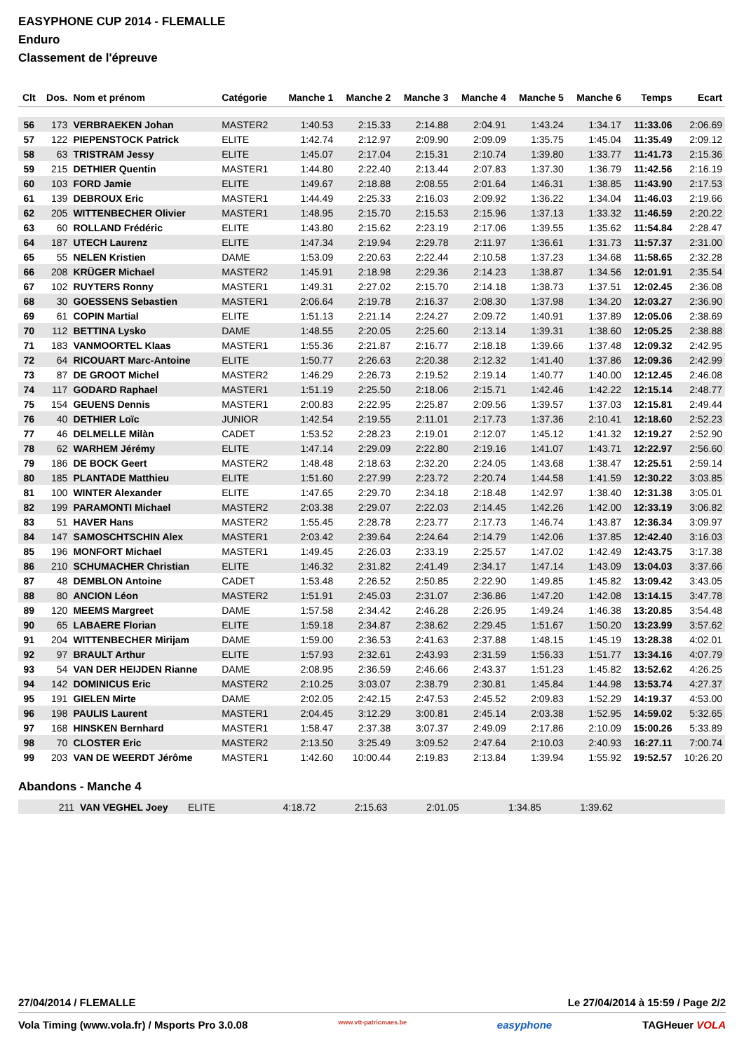EASYPHONE CUP 2014 - FLEMALLE
Enduro
Classement de l'épreuve
| Clt | Dos. | Nom et prénom | Catégorie | Manche 1 | Manche 2 | Manche 3 | Manche 4 | Manche 5 | Manche 6 | Temps | Ecart |
| --- | --- | --- | --- | --- | --- | --- | --- | --- | --- | --- | --- |
| 56 | 173 | VERBRAEKEN Johan | MASTER2 | 1:40.53 | 2:15.33 | 2:14.88 | 2:04.91 | 1:43.24 | 1:34.17 | 11:33.06 | 2:06.69 |
| 57 | 122 | PIEPENSTOCK Patrick | ELITE | 1:42.74 | 2:12.97 | 2:09.90 | 2:09.09 | 1:35.75 | 1:45.04 | 11:35.49 | 2:09.12 |
| 58 | 63 | TRISTRAM Jessy | ELITE | 1:45.07 | 2:17.04 | 2:15.31 | 2:10.74 | 1:39.80 | 1:33.77 | 11:41.73 | 2:15.36 |
| 59 | 215 | DETHIER Quentin | MASTER1 | 1:44.80 | 2:22.40 | 2:13.44 | 2:07.83 | 1:37.30 | 1:36.79 | 11:42.56 | 2:16.19 |
| 60 | 103 | FORD Jamie | ELITE | 1:49.67 | 2:18.88 | 2:08.55 | 2:01.64 | 1:46.31 | 1:38.85 | 11:43.90 | 2:17.53 |
| 61 | 139 | DEBROUX Eric | MASTER1 | 1:44.49 | 2:25.33 | 2:16.03 | 2:09.92 | 1:36.22 | 1:34.04 | 11:46.03 | 2:19.66 |
| 62 | 205 | WITTENBECHER Olivier | MASTER1 | 1:48.95 | 2:15.70 | 2:15.53 | 2:15.96 | 1:37.13 | 1:33.32 | 11:46.59 | 2:20.22 |
| 63 | 60 | ROLLAND Frédéric | ELITE | 1:43.80 | 2:15.62 | 2:23.19 | 2:17.06 | 1:39.55 | 1:35.62 | 11:54.84 | 2:28.47 |
| 64 | 187 | UTECH Laurenz | ELITE | 1:47.34 | 2:19.94 | 2:29.78 | 2:11.97 | 1:36.61 | 1:31.73 | 11:57.37 | 2:31.00 |
| 65 | 55 | NELEN Kristien | DAME | 1:53.09 | 2:20.63 | 2:22.44 | 2:10.58 | 1:37.23 | 1:34.68 | 11:58.65 | 2:32.28 |
| 66 | 208 | KRÜGER Michael | MASTER2 | 1:45.91 | 2:18.98 | 2:29.36 | 2:14.23 | 1:38.87 | 1:34.56 | 12:01.91 | 2:35.54 |
| 67 | 102 | RUYTERS Ronny | MASTER1 | 1:49.31 | 2:27.02 | 2:15.70 | 2:14.18 | 1:38.73 | 1:37.51 | 12:02.45 | 2:36.08 |
| 68 | 30 | GOESSENS Sebastien | MASTER1 | 2:06.64 | 2:19.78 | 2:16.37 | 2:08.30 | 1:37.98 | 1:34.20 | 12:03.27 | 2:36.90 |
| 69 | 61 | COPIN Martial | ELITE | 1:51.13 | 2:21.14 | 2:24.27 | 2:09.72 | 1:40.91 | 1:37.89 | 12:05.06 | 2:38.69 |
| 70 | 112 | BETTINA Lysko | DAME | 1:48.55 | 2:20.05 | 2:25.60 | 2:13.14 | 1:39.31 | 1:38.60 | 12:05.25 | 2:38.88 |
| 71 | 183 | VANMOORTEL Klaas | MASTER1 | 1:55.36 | 2:21.87 | 2:16.77 | 2:18.18 | 1:39.66 | 1:37.48 | 12:09.32 | 2:42.95 |
| 72 | 64 | RICOUART Marc-Antoine | ELITE | 1:50.77 | 2:26.63 | 2:20.38 | 2:12.32 | 1:41.40 | 1:37.86 | 12:09.36 | 2:42.99 |
| 73 | 87 | DE GROOT Michel | MASTER2 | 1:46.29 | 2:26.73 | 2:19.52 | 2:19.14 | 1:40.77 | 1:40.00 | 12:12.45 | 2:46.08 |
| 74 | 117 | GODARD Raphael | MASTER1 | 1:51.19 | 2:25.50 | 2:18.06 | 2:15.71 | 1:42.46 | 1:42.22 | 12:15.14 | 2:48.77 |
| 75 | 154 | GEUENS Dennis | MASTER1 | 2:00.83 | 2:22.95 | 2:25.87 | 2:09.56 | 1:39.57 | 1:37.03 | 12:15.81 | 2:49.44 |
| 76 | 40 | DETHIER Loïc | JUNIOR | 1:42.54 | 2:19.55 | 2:11.01 | 2:17.73 | 1:37.36 | 2:10.41 | 12:18.60 | 2:52.23 |
| 77 | 46 | DELMELLE Milàn | CADET | 1:53.52 | 2:28.23 | 2:19.01 | 2:12.07 | 1:45.12 | 1:41.32 | 12:19.27 | 2:52.90 |
| 78 | 62 | WARHEM Jérémy | ELITE | 1:47.14 | 2:29.09 | 2:22.80 | 2:19.16 | 1:41.07 | 1:43.71 | 12:22.97 | 2:56.60 |
| 79 | 186 | DE BOCK Geert | MASTER2 | 1:48.48 | 2:18.63 | 2:32.20 | 2:24.05 | 1:43.68 | 1:38.47 | 12:25.51 | 2:59.14 |
| 80 | 185 | PLANTADE Matthieu | ELITE | 1:51.60 | 2:27.99 | 2:23.72 | 2:20.74 | 1:44.58 | 1:41.59 | 12:30.22 | 3:03.85 |
| 81 | 100 | WINTER Alexander | ELITE | 1:47.65 | 2:29.70 | 2:34.18 | 2:18.48 | 1:42.97 | 1:38.40 | 12:31.38 | 3:05.01 |
| 82 | 199 | PARAMONTI Michael | MASTER2 | 2:03.38 | 2:29.07 | 2:22.03 | 2:14.45 | 1:42.26 | 1:42.00 | 12:33.19 | 3:06.82 |
| 83 | 51 | HAVER Hans | MASTER2 | 1:55.45 | 2:28.78 | 2:23.77 | 2:17.73 | 1:46.74 | 1:43.87 | 12:36.34 | 3:09.97 |
| 84 | 147 | SAMOSCHTSCHIN Alex | MASTER1 | 2:03.42 | 2:39.64 | 2:24.64 | 2:14.79 | 1:42.06 | 1:37.85 | 12:42.40 | 3:16.03 |
| 85 | 196 | MONFORT Michael | MASTER1 | 1:49.45 | 2:26.03 | 2:33.19 | 2:25.57 | 1:47.02 | 1:42.49 | 12:43.75 | 3:17.38 |
| 86 | 210 | SCHUMACHER Christian | ELITE | 1:46.32 | 2:31.82 | 2:41.49 | 2:34.17 | 1:47.14 | 1:43.09 | 13:04.03 | 3:37.66 |
| 87 | 48 | DEMBLON Antoine | CADET | 1:53.48 | 2:26.52 | 2:50.85 | 2:22.90 | 1:49.85 | 1:45.82 | 13:09.42 | 3:43.05 |
| 88 | 80 | ANCION Léon | MASTER2 | 1:51.91 | 2:45.03 | 2:31.07 | 2:36.86 | 1:47.20 | 1:42.08 | 13:14.15 | 3:47.78 |
| 89 | 120 | MEEMS Margreet | DAME | 1:57.58 | 2:34.42 | 2:46.28 | 2:26.95 | 1:49.24 | 1:46.38 | 13:20.85 | 3:54.48 |
| 90 | 65 | LABAERE Florian | ELITE | 1:59.18 | 2:34.87 | 2:38.62 | 2:29.45 | 1:51.67 | 1:50.20 | 13:23.99 | 3:57.62 |
| 91 | 204 | WITTENBECHER Mirijam | DAME | 1:59.00 | 2:36.53 | 2:41.63 | 2:37.88 | 1:48.15 | 1:45.19 | 13:28.38 | 4:02.01 |
| 92 | 97 | BRAULT Arthur | ELITE | 1:57.93 | 2:32.61 | 2:43.93 | 2:31.59 | 1:56.33 | 1:51.77 | 13:34.16 | 4:07.79 |
| 93 | 54 | VAN DER HEIJDEN Rianne | DAME | 2:08.95 | 2:36.59 | 2:46.66 | 2:43.37 | 1:51.23 | 1:45.82 | 13:52.62 | 4:26.25 |
| 94 | 142 | DOMINICUS Eric | MASTER2 | 2:10.25 | 3:03.07 | 2:38.79 | 2:30.81 | 1:45.84 | 1:44.98 | 13:53.74 | 4:27.37 |
| 95 | 191 | GIELEN Mirte | DAME | 2:02.05 | 2:42.15 | 2:47.53 | 2:45.52 | 2:09.83 | 1:52.29 | 14:19.37 | 4:53.00 |
| 96 | 198 | PAULIS Laurent | MASTER1 | 2:04.45 | 3:12.29 | 3:00.81 | 2:45.14 | 2:03.38 | 1:52.95 | 14:59.02 | 5:32.65 |
| 97 | 168 | HINSKEN Bernhard | MASTER1 | 1:58.47 | 2:37.38 | 3:07.37 | 2:49.09 | 2:17.86 | 2:10.09 | 15:00.26 | 5:33.89 |
| 98 | 70 | CLOSTER Eric | MASTER2 | 2:13.50 | 3:25.49 | 3:09.52 | 2:47.64 | 2:10.03 | 2:40.93 | 16:27.11 | 7:00.74 |
| 99 | 203 | VAN DE WEERDT Jérôme | MASTER1 | 1:42.60 | 10:00.44 | 2:19.83 | 2:13.84 | 1:39.94 | 1:55.92 | 19:52.57 | 10:26.20 |
Abandons - Manche 4
| | 211 | VAN VEGHEL Joey | ELITE | 4:18.72 | 2:15.63 | 2:01.05 | | 1:34.85 | 1:39.62 | | |
27/04/2014 / FLEMALLE Le 27/04/2014 à 15:59 / Page 2/2
Vola Timing (www.vola.fr) / Msports Pro 3.0.08 www.vtt-patricmaes.be easyphone TAGHeuer VOLA